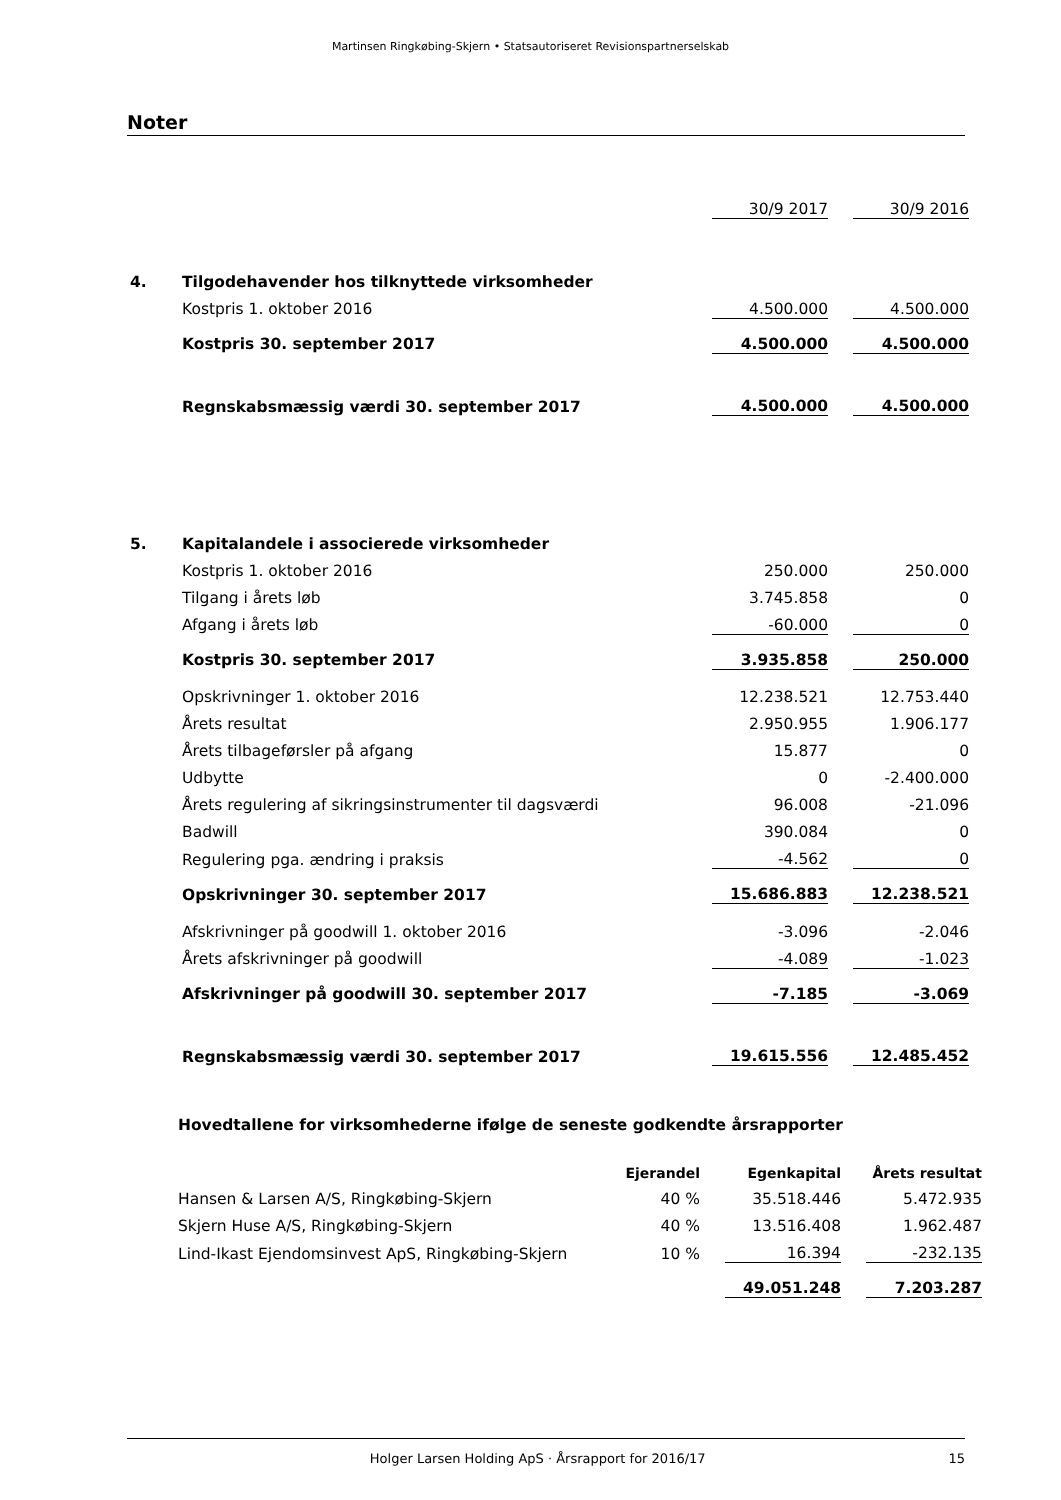Martinsen Ringkøbing-Skjern • Statsautoriseret Revisionspartnerselskab
Noter
| | | 30/9 2017 | | 30/9 2016 |
| 4. | Tilgodehavender hos tilknyttede virksomheder | | | |
| | Kostpris 1. oktober 2016 | 4.500.000 | | 4.500.000 |
| | Kostpris 30. september 2017 | 4.500.000 | | 4.500.000 |
| | Regnskabsmæssig værdi 30. september 2017 | 4.500.000 | | 4.500.000 |
| 5. | Kapitalandele i associerede virksomheder | | | |
| | Kostpris 1. oktober 2016 | 250.000 | | 250.000 |
| | Tilgang i årets løb | 3.745.858 | | 0 |
| | Afgang i årets løb | -60.000 | | 0 |
| | Kostpris 30. september 2017 | 3.935.858 | | 250.000 |
| | Opskrivninger 1. oktober 2016 | 12.238.521 | | 12.753.440 |
| | Årets resultat | 2.950.955 | | 1.906.177 |
| | Årets tilbageførsler på afgang | 15.877 | | 0 |
| | Udbytte | 0 | | -2.400.000 |
| | Årets regulering af sikringsinstrumenter til dagsværdi | 96.008 | | -21.096 |
| | Badwill | 390.084 | | 0 |
| | Regulering pga. ændring i praksis | -4.562 | | 0 |
| | Opskrivninger 30. september 2017 | 15.686.883 | | 12.238.521 |
| | Afskrivninger på goodwill 1. oktober 2016 | -3.096 | | -2.046 |
| | Årets afskrivninger på goodwill | -4.089 | | -1.023 |
| | Afskrivninger på goodwill 30. september 2017 | -7.185 | | -3.069 |
| | Regnskabsmæssig værdi 30. september 2017 | 19.615.556 | | 12.485.452 |
Hovedtallene for virksomhederne ifølge de seneste godkendte årsrapporter
| | Ejerandel | | Egenkapital | | Årets resultat |
| Hansen & Larsen A/S, Ringkøbing-Skjern | 40 % | | 35.518.446 | | 5.472.935 |
| Skjern Huse A/S, Ringkøbing-Skjern | 40 % | | 13.516.408 | | 1.962.487 |
| Lind-Ikast Ejendomsinvest ApS, Ringkøbing-Skjern | 10 % | | 16.394 | | -232.135 |
| | | | 49.051.248 | | 7.203.287 |
Holger Larsen Holding ApS · Årsrapport for 2016/17 15